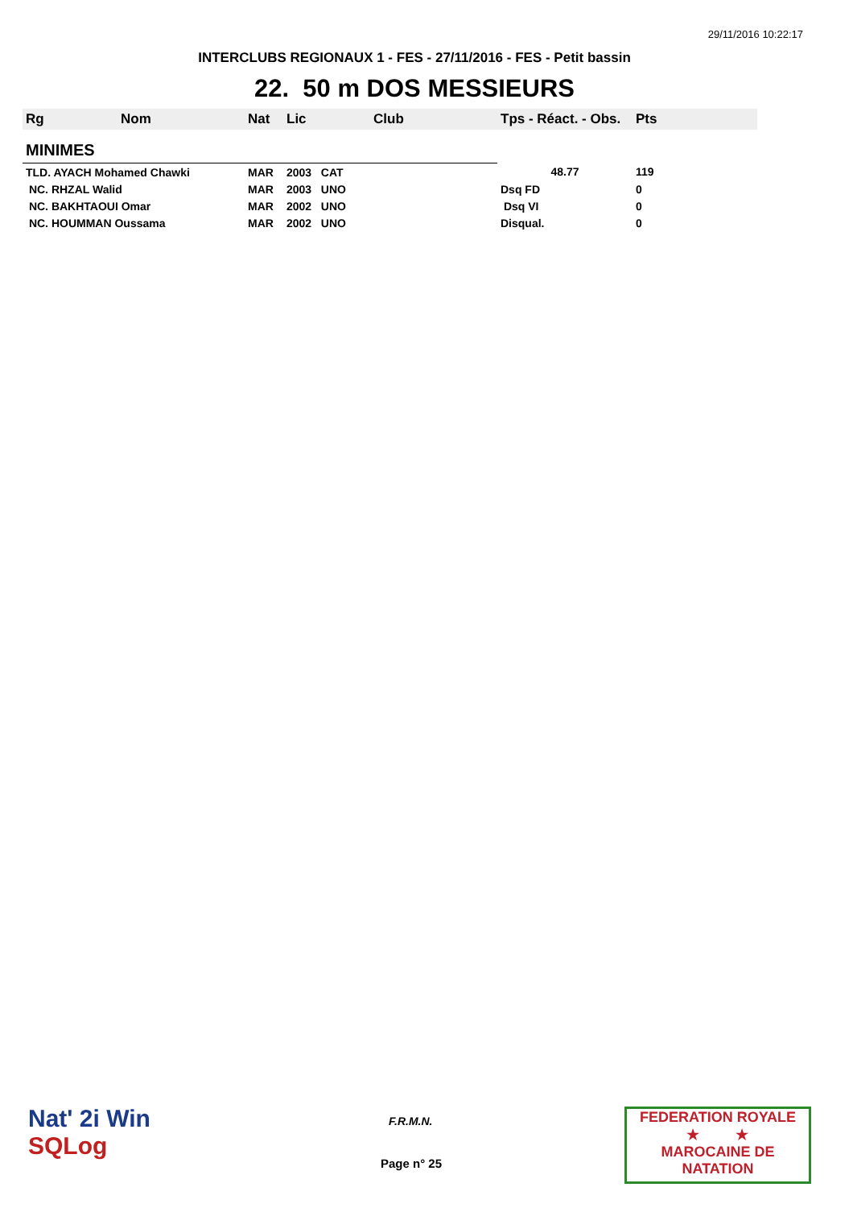29/11/2016 10:22:17
INTERCLUBS REGIONAUX 1 - FES - 27/11/2016 - FES - Petit bassin
22. 50 m DOS MESSIEURS
| Rg | Nom | Nat | Lic | Club | Tps - Réact. - Obs. | Pts |
| --- | --- | --- | --- | --- | --- | --- |
| MINIMES | | | | | | |
| TLD. AYACH Mohamed Chawki | | MAR | 2003 CAT | | 48.77 | 119 |
| NC. RHZAL Walid | | MAR | 2003 UNO | | Dsq FD | 0 |
| NC. BAKHTAOUI Omar | | MAR | 2002 UNO | | Dsq VI | 0 |
| NC. HOUMMAN Oussama | | MAR | 2002 UNO | | Disqual. | 0 |
Nat' 2i Win
SQLog
F.R.M.N.
Page n° 25
FEDERATION ROYALE
★ ★
MAROCAINE DE NATATION